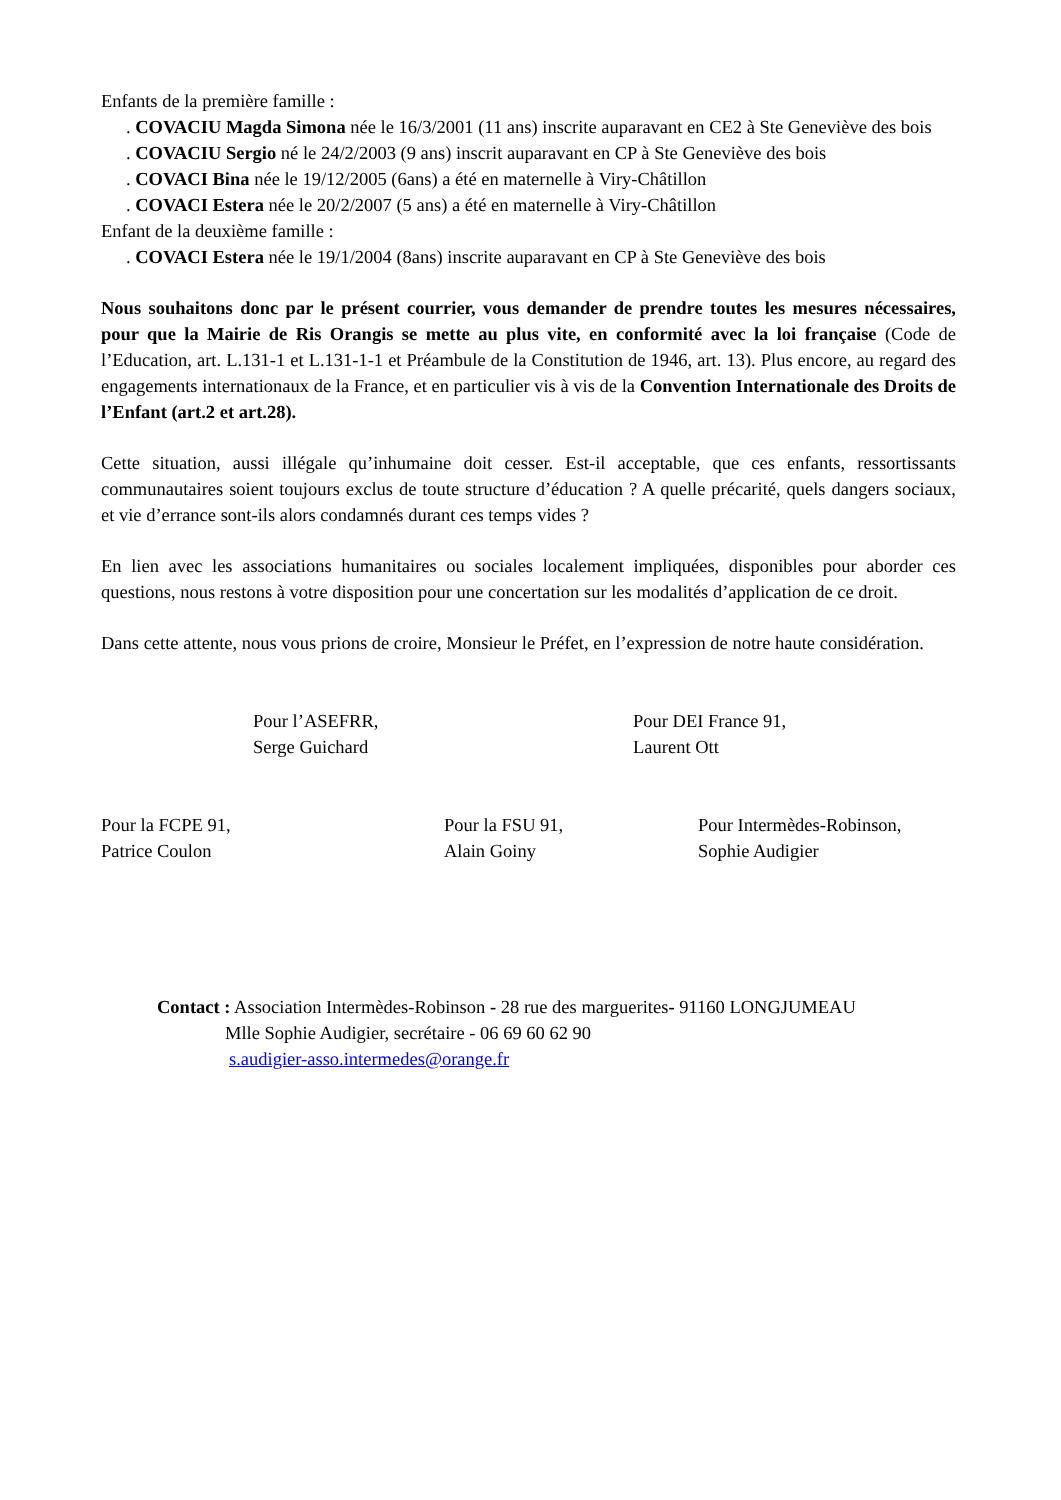Enfants de la première famille :
. COVACIU Magda Simona née le 16/3/2001 (11 ans) inscrite auparavant en CE2 à Ste Geneviève des bois
. COVACIU Sergio né le 24/2/2003 (9 ans) inscrit auparavant en CP à Ste Geneviève des bois
. COVACI Bina née le 19/12/2005 (6ans) a été en maternelle à Viry-Châtillon
. COVACI Estera née le 20/2/2007 (5 ans) a été en maternelle à Viry-Châtillon
Enfant de la deuxième famille :
. COVACI Estera née le 19/1/2004 (8ans) inscrite auparavant en CP à Ste Geneviève des bois
Nous souhaitons donc par le présent courrier, vous demander de prendre toutes les mesures nécessaires, pour que la Mairie de Ris Orangis se mette au plus vite, en conformité avec la loi française (Code de l’Education, art. L.131-1 et L.131-1-1 et Préambule de la Constitution de 1946, art. 13). Plus encore, au regard des engagements internationaux de la France, et en particulier vis à vis de la Convention Internationale des Droits de l’Enfant (art.2 et art.28).
Cette situation, aussi illégale qu’inhumaine doit cesser. Est-il acceptable, que ces enfants, ressortissants communautaires soient toujours exclus de toute structure d’éducation ? A quelle précarité, quels dangers sociaux, et vie d’errance sont-ils alors condamnés durant ces temps vides ?
En lien avec les associations humanitaires ou sociales localement impliquées, disponibles pour aborder ces questions, nous restons à votre disposition pour une concertation sur les modalités d’application de ce droit.
Dans cette attente, nous vous prions de croire, Monsieur le Préfet, en l’expression de notre haute considération.
Pour l’ASEFRR,
Serge Guichard
Pour DEI France 91,
Laurent Ott
Pour la FCPE 91,
Patrice Coulon
Pour la FSU 91,
Alain Goiny
Pour Intermèdes-Robinson,
Sophie Audigier
Contact : Association Intermèdes-Robinson - 28 rue des marguerites- 91160 LONGJUMEAU
Mlle Sophie Audigier, secrétaire - 06 69 60 62 90
s.audigier-asso.intermedes@orange.fr